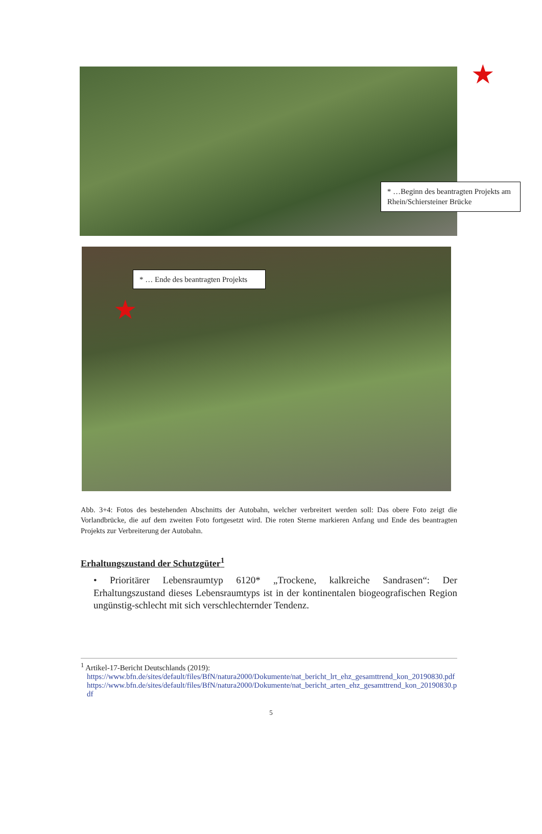★
* …Beginn des beantragten Projekts am Rhein/Schiersteiner Brücke
* … Ende des beantragten Projekts
★
Abb. 3+4: Fotos des bestehenden Abschnitts der Autobahn, welcher verbreitert werden soll: Das obere Foto zeigt die Vorlandbrücke, die auf dem zweiten Foto fortgesetzt wird. Die roten Sterne markieren Anfang und Ende des beantragten Projekts zur Verbreiterung der Autobahn.
Erhaltungszustand der Schutzgüter<sup>1</sup>
• Prioritärer Lebensraumtyp 6120* „Trockene, kalkreiche Sandrasen“: Der Erhaltungszustand dieses Lebensraumtyps ist in der kontinentalen biogeografischen Region ungünstig-schlecht mit sich verschlechternder Tendenz.
<sup>1</sup> Artikel-17-Bericht Deutschlands (2019):
https://www.bfn.de/sites/default/files/BfN/natura2000/Dokumente/nat_bericht_lrt_ehz_gesamttrend_kon_20190830.pdf
https://www.bfn.de/sites/default/files/BfN/natura2000/Dokumente/nat_bericht_arten_ehz_gesamttrend_kon_20190830.pdf
5